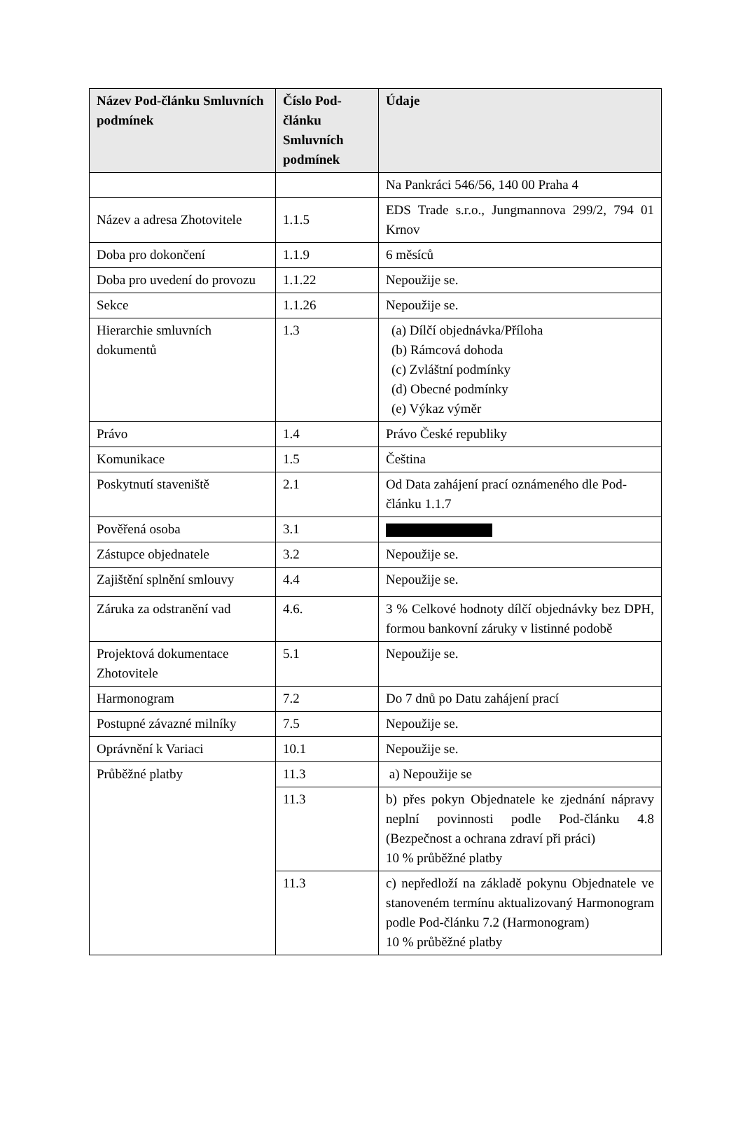| Název Pod-článku Smluvních podmínek | Číslo Pod-článku Smluvních podmínek | Údaje |
| --- | --- | --- |
| | | Na Pankráci 546/56, 140 00 Praha 4 |
| Název a adresa Zhotovitele | 1.1.5 | EDS Trade s.r.o., Jungmannova 299/2, 794 01 Krnov |
| Doba pro dokončení | 1.1.9 | 6 měsíců |
| Doba pro uvedení do provozu | 1.1.22 | Nepoužije se. |
| Sekce | 1.1.26 | Nepoužije se. |
| Hierarchie smluvních dokumentů | 1.3 | (a) Dílčí objednávka/Příloha (b) Rámcová dohoda (c) Zvláštní podmínky (d) Obecné podmínky (e) Výkaz výměr |
| Právo | 1.4 | Právo České republiky |
| Komunikace | 1.5 | Čeština |
| Poskytnutí staveniště | 2.1 | Od Data zahájení prací oznámeného dle Pod-článku 1.1.7 |
| Pověřená osoba | 3.1 | |
| Zástupce objednatele | 3.2 | Nepoužije se. |
| Zajištění splnění smlouvy | 4.4 | Nepoužije se. |
| Záruka za odstranění vad | 4.6. | 3 % Celkové hodnoty dílčí objednávky bez DPH, formou bankovní záruky v listinné podobě |
| Projektová dokumentace Zhotovitele | 5.1 | Nepoužije se. |
| Harmonogram | 7.2 | Do 7 dnů po Datu zahájení prací |
| Postupné závazné milníky | 7.5 | Nepoužije se. |
| Oprávnění k Variaci | 10.1 | Nepoužije se. |
| Průběžné platby | 11.3 | a) Nepoužije se |
| | 11.3 | b) přes pokyn Objednatele ke zjednání nápravy neplní povinnosti podle Pod-článku 4.8 (Bezpečnost a ochrana zdraví při práci) 10 % průběžné platby |
| | 11.3 | c) nepředloží na základě pokynu Objednatele ve stanoveném termínu aktualizovaný Harmonogram podle Pod-článku 7.2 (Harmonogram) 10 % průběžné platby |